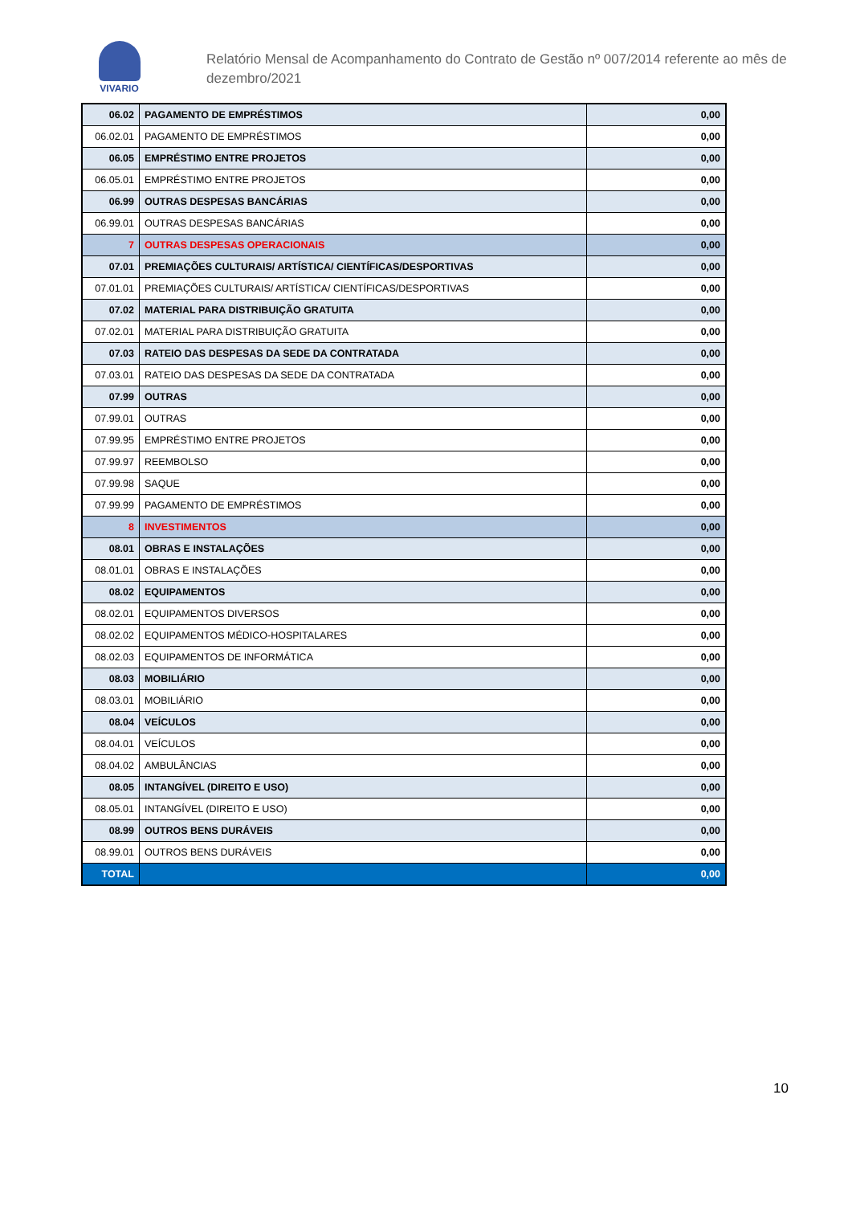VIVARIO
Relatório Mensal de Acompanhamento do Contrato de Gestão nº 007/2014 referente ao mês de dezembro/2021
| 06.02 | PAGAMENTO DE EMPRÉSTIMOS | 0,00 |
| 06.02.01 | PAGAMENTO DE EMPRÉSTIMOS | 0,00 |
| 06.05 | EMPRÉSTIMO ENTRE PROJETOS | 0,00 |
| 06.05.01 | EMPRÉSTIMO ENTRE PROJETOS | 0,00 |
| 06.99 | OUTRAS DESPESAS BANCÁRIAS | 0,00 |
| 06.99.01 | OUTRAS DESPESAS BANCÁRIAS | 0,00 |
| 7 | OUTRAS DESPESAS OPERACIONAIS | 0,00 |
| 07.01 | PREMIAÇÕES CULTURAIS/ ARTÍSTICA/ CIENTÍFICAS/DESPORTIVAS | 0,00 |
| 07.01.01 | PREMIAÇÕES CULTURAIS/ ARTÍSTICA/ CIENTÍFICAS/DESPORTIVAS | 0,00 |
| 07.02 | MATERIAL PARA DISTRIBUIÇÃO GRATUITA | 0,00 |
| 07.02.01 | MATERIAL PARA DISTRIBUIÇÃO GRATUITA | 0,00 |
| 07.03 | RATEIO DAS DESPESAS DA SEDE DA CONTRATADA | 0,00 |
| 07.03.01 | RATEIO DAS DESPESAS DA SEDE DA CONTRATADA | 0,00 |
| 07.99 | OUTRAS | 0,00 |
| 07.99.01 | OUTRAS | 0,00 |
| 07.99.95 | EMPRÉSTIMO ENTRE PROJETOS | 0,00 |
| 07.99.97 | REEMBOLSO | 0,00 |
| 07.99.98 | SAQUE | 0,00 |
| 07.99.99 | PAGAMENTO DE EMPRÉSTIMOS | 0,00 |
| 8 | INVESTIMENTOS | 0,00 |
| 08.01 | OBRAS E INSTALAÇÕES | 0,00 |
| 08.01.01 | OBRAS E INSTALAÇÕES | 0,00 |
| 08.02 | EQUIPAMENTOS | 0,00 |
| 08.02.01 | EQUIPAMENTOS DIVERSOS | 0,00 |
| 08.02.02 | EQUIPAMENTOS MÉDICO-HOSPITALARES | 0,00 |
| 08.02.03 | EQUIPAMENTOS DE INFORMÁTICA | 0,00 |
| 08.03 | MOBILIÁRIO | 0,00 |
| 08.03.01 | MOBILIÁRIO | 0,00 |
| 08.04 | VEÍCULOS | 0,00 |
| 08.04.01 | VEÍCULOS | 0,00 |
| 08.04.02 | AMBULÂNCIAS | 0,00 |
| 08.05 | INTANGÍVEL (DIREITO E USO) | 0,00 |
| 08.05.01 | INTANGÍVEL (DIREITO E USO) | 0,00 |
| 08.99 | OUTROS BENS DURÁVEIS | 0,00 |
| 08.99.01 | OUTROS BENS DURÁVEIS | 0,00 |
| TOTAL | | 0,00 |
10